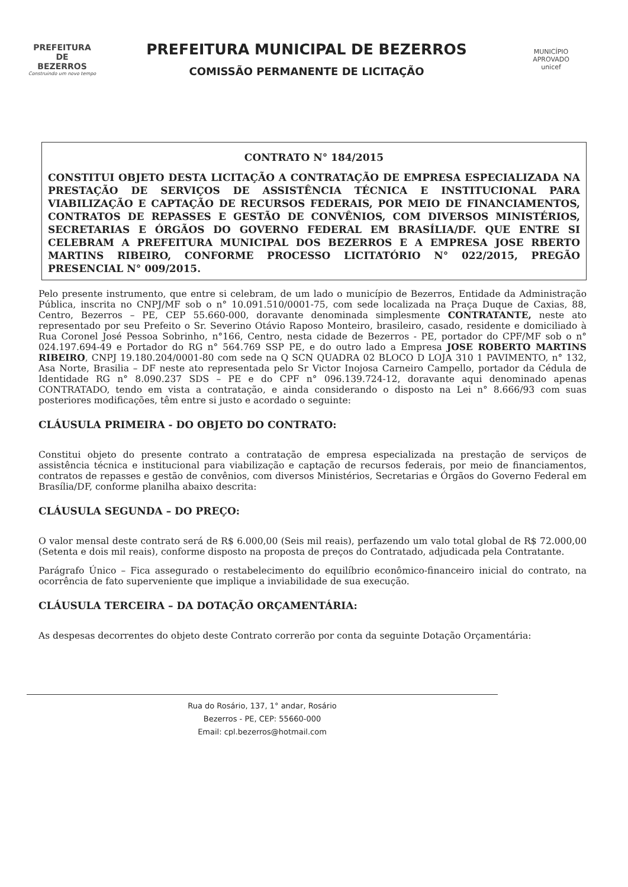PREFEITURA DE
BEZERROS
Construindo um novo tempo
PREFEITURA MUNICIPAL DE BEZERROS
COMISSÃO PERMANENTE DE LICITAÇÃO
MUNICÍPIO APROVADO
unicef
CONTRATO N° 184/2015
CONSTITUI OBJETO DESTA LICITAÇÃO A CONTRATAÇÃO DE EMPRESA ESPECIALIZADA NA PRESTAÇÃO DE SERVIÇOS DE ASSISTÊNCIA TÉCNICA E INSTITUCIONAL PARA VIABILIZAÇÃO E CAPTAÇÃO DE RECURSOS FEDERAIS, POR MEIO DE FINANCIAMENTOS, CONTRATOS DE REPASSES E GESTÃO DE CONVÊNIOS, COM DIVERSOS MINISTÉRIOS, SECRETARIAS E ÓRGÃOS DO GOVERNO FEDERAL EM BRASÍLIA/DF. QUE ENTRE SI CELEBRAM A PREFEITURA MUNICIPAL DOS BEZERROS E A EMPRESA JOSE RBERTO MARTINS RIBEIRO, CONFORME PROCESSO LICITATÓRIO N° 022/2015, PREGÃO PRESENCIAL N° 009/2015.
Pelo presente instrumento, que entre si celebram, de um lado o município de Bezerros, Entidade da Administração Pública, inscrita no CNPJ/MF sob o n° 10.091.510/0001-75, com sede localizada na Praça Duque de Caxias, 88, Centro, Bezerros – PE, CEP 55.660-000, doravante denominada simplesmente CONTRATANTE, neste ato representado por seu Prefeito o Sr. Severino Otávio Raposo Monteiro, brasileiro, casado, residente e domiciliado à Rua Coronel José Pessoa Sobrinho, n°166, Centro, nesta cidade de Bezerros - PE, portador do CPF/MF sob o n° 024.197.694-49 e Portador do RG n° 564.769 SSP PE, e do outro lado a Empresa JOSE ROBERTO MARTINS RIBEIRO, CNPJ 19.180.204/0001-80 com sede na Q SCN QUADRA 02 BLOCO D LOJA 310 1 PAVIMENTO, n° 132, Asa Norte, Brasilia – DF neste ato representada pelo Sr Victor Inojosa Carneiro Campello, portador da Cédula de Identidade RG n° 8.090.237 SDS – PE e do CPF n° 096.139.724-12, doravante aqui denominado apenas CONTRATADO, tendo em vista a contratação, e ainda considerando o disposto na Lei n° 8.666/93 com suas posteriores modificações, têm entre si justo e acordado o seguinte:
CLÁUSULA PRIMEIRA - DO OBJETO DO CONTRATO:
Constitui objeto do presente contrato a contratação de empresa especializada na prestação de serviços de assistência técnica e institucional para viabilização e captação de recursos federais, por meio de financiamentos, contratos de repasses e gestão de convênios, com diversos Ministérios, Secretarias e Órgãos do Governo Federal em Brasília/DF, conforme planilha abaixo descrita:
CLÁUSULA SEGUNDA – DO PREÇO:
O valor mensal deste contrato será de R$ 6.000,00 (Seis mil reais), perfazendo um valo total global de R$ 72.000,00 (Setenta e dois mil reais), conforme disposto na proposta de preços do Contratado, adjudicada pela Contratante.
Parágrafo Único – Fica assegurado o restabelecimento do equilíbrio econômico-financeiro inicial do contrato, na ocorrência de fato superveniente que implique a inviabilidade de sua execução.
CLÁUSULA TERCEIRA – DA DOTAÇÃO ORÇAMENTÁRIA:
As despesas decorrentes do objeto deste Contrato correrão por conta da seguinte Dotação Orçamentária:
Rua do Rosário, 137, 1° andar, Rosário
Bezerros - PE, CEP: 55660-000
Email: cpl.bezerros@hotmail.com